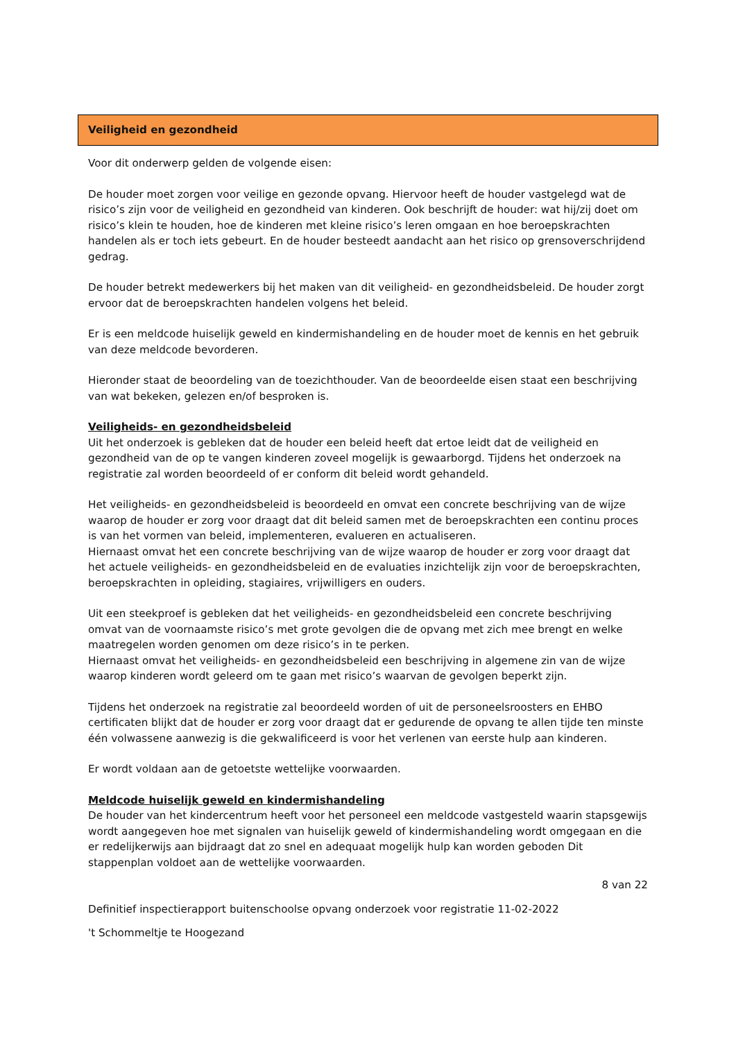Veiligheid en gezondheid
Voor dit onderwerp gelden de volgende eisen:
De houder moet zorgen voor veilige en gezonde opvang. Hiervoor heeft de houder vastgelegd wat de risico’s zijn voor de veiligheid en gezondheid van kinderen. Ook beschrijft de houder: wat hij/zij doet om risico’s klein te houden, hoe de kinderen met kleine risico’s leren omgaan en hoe beroepskrachten handelen als er toch iets gebeurt. En de houder besteedt aandacht aan het risico op grensoverschrijdend gedrag.
De houder betrekt medewerkers bij het maken van dit veiligheid- en gezondheidsbeleid. De houder zorgt ervoor dat de beroepskrachten handelen volgens het beleid.
Er is een meldcode huiselijk geweld en kindermishandeling en de houder moet de kennis en het gebruik van deze meldcode bevorderen.
Hieronder staat de beoordeling van de toezichthouder. Van de beoordeelde eisen staat een beschrijving van wat bekeken, gelezen en/of besproken is.
Veiligheids- en gezondheidsbeleid
Uit het onderzoek is gebleken dat de houder een beleid heeft dat ertoe leidt dat de veiligheid en gezondheid van de op te vangen kinderen zoveel mogelijk is gewaarborgd. Tijdens het onderzoek na registratie zal worden beoordeeld of er conform dit beleid wordt gehandeld.
Het veiligheids- en gezondheidsbeleid is beoordeeld en omvat een concrete beschrijving van de wijze waarop de houder er zorg voor draagt dat dit beleid samen met de beroepskrachten een continu proces is van het vormen van beleid, implementeren, evalueren en actualiseren.
Hiernaast omvat het een concrete beschrijving van de wijze waarop de houder er zorg voor draagt dat het actuele veiligheids- en gezondheidsbeleid en de evaluaties inzichtelijk zijn voor de beroepskrachten, beroepskrachten in opleiding, stagiaires, vrijwilligers en ouders.
Uit een steekproef is gebleken dat het veiligheids- en gezondheidsbeleid een concrete beschrijving omvat van de voornaamste risico’s met grote gevolgen die de opvang met zich mee brengt en welke maatregelen worden genomen om deze risico’s in te perken.
Hiernaast omvat het veiligheids- en gezondheidsbeleid een beschrijving in algemene zin van de wijze waarop kinderen wordt geleerd om te gaan met risico’s waarvan de gevolgen beperkt zijn.
Tijdens het onderzoek na registratie zal beoordeeld worden of uit de personeelsroosters en EHBO certificaten blijkt dat de houder er zorg voor draagt dat er gedurende de opvang te allen tijde ten minste één volwassene aanwezig is die gekwalificeerd is voor het verlenen van eerste hulp aan kinderen.
Er wordt voldaan aan de getoetste wettelijke voorwaarden.
Meldcode huiselijk geweld en kindermishandeling
De houder van het kindercentrum heeft voor het personeel een meldcode vastgesteld waarin stapsgewijs wordt aangegeven hoe met signalen van huiselijk geweld of kindermishandeling wordt omgegaan en die er redelijkerwijs aan bijdraagt dat zo snel en adequaat mogelijk hulp kan worden geboden Dit stappenplan voldoet aan de wettelijke voorwaarden.
8 van 22
Definitief inspectierapport buitenschoolse opvang onderzoek voor registratie 11-02-2022
't Schommeltje te Hoogezand